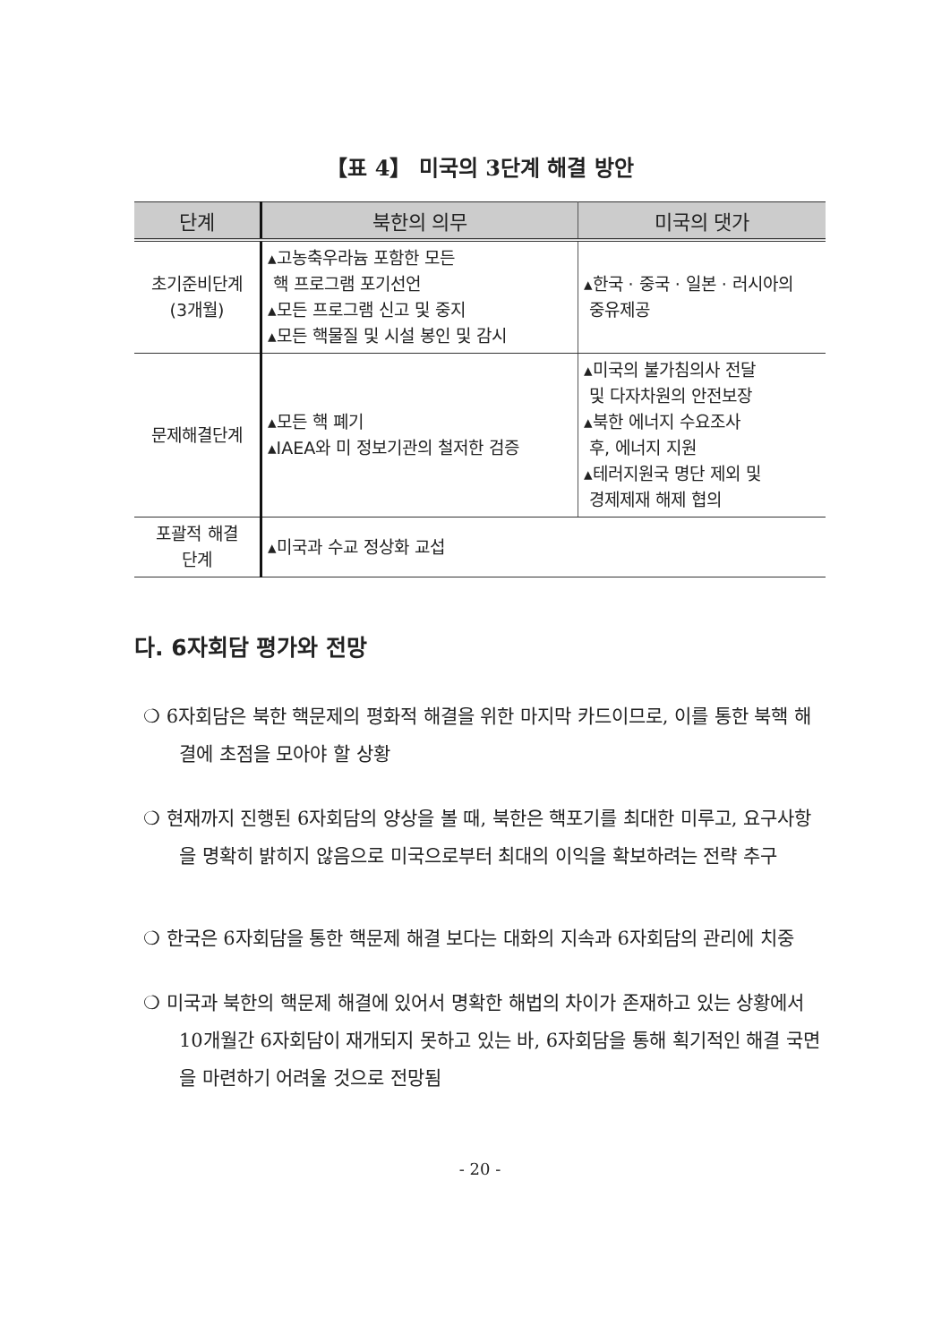【표 4】 미국의 3단계 해결 방안
| 단계 | 북한의 의무 | 미국의 댓가 |
| --- | --- | --- |
| 초기준비단계 (3개월) | ▴고농축우라늄 포함한 모든 핵 프로그램 포기선언 ▴모든 프로그램 신고 및 중지 ▴모든 핵물질 및 시설 봉인 및 감시 | ▴한국 · 중국 · 일본 · 러시아의 중유제공 |
| 문제해결단계 | ▴모든 핵 폐기 ▴IAEA와 미 정보기관의 철저한 검증 | ▴미국의 불가침의사 전달 및 다자차원의 안전보장 ▴북한 에너지 수요조사 후, 에너지 지원 ▴테러지원국 명단 제외 및 경제제재 해제 협의 |
| 포괄적 해결 단계 | ▴미국과 수교 정상화 교섭 | |
다. 6자회담 평가와 전망
❍ 6자회담은 북한 핵문제의 평화적 해결을 위한 마지막 카드이므로, 이를 통한 북핵 해결에 초점을 모아야 할 상황
❍ 현재까지 진행된 6자회담의 양상을 볼 때, 북한은 핵포기를 최대한 미루고, 요구사항을 명확히 밝히지 않음으로 미국으로부터 최대의 이익을 확보하려는 전략 추구
❍ 한국은 6자회담을 통한 핵문제 해결 보다는 대화의 지속과 6자회담의 관리에 치중
❍ 미국과 북한의 핵문제 해결에 있어서 명확한 해법의 차이가 존재하고 있는 상황에서 10개월간 6자회담이 재개되지 못하고 있는 바, 6자회담을 통해 획기적인 해결 국면을 마련하기 어려울 것으로 전망됨
- 20 -